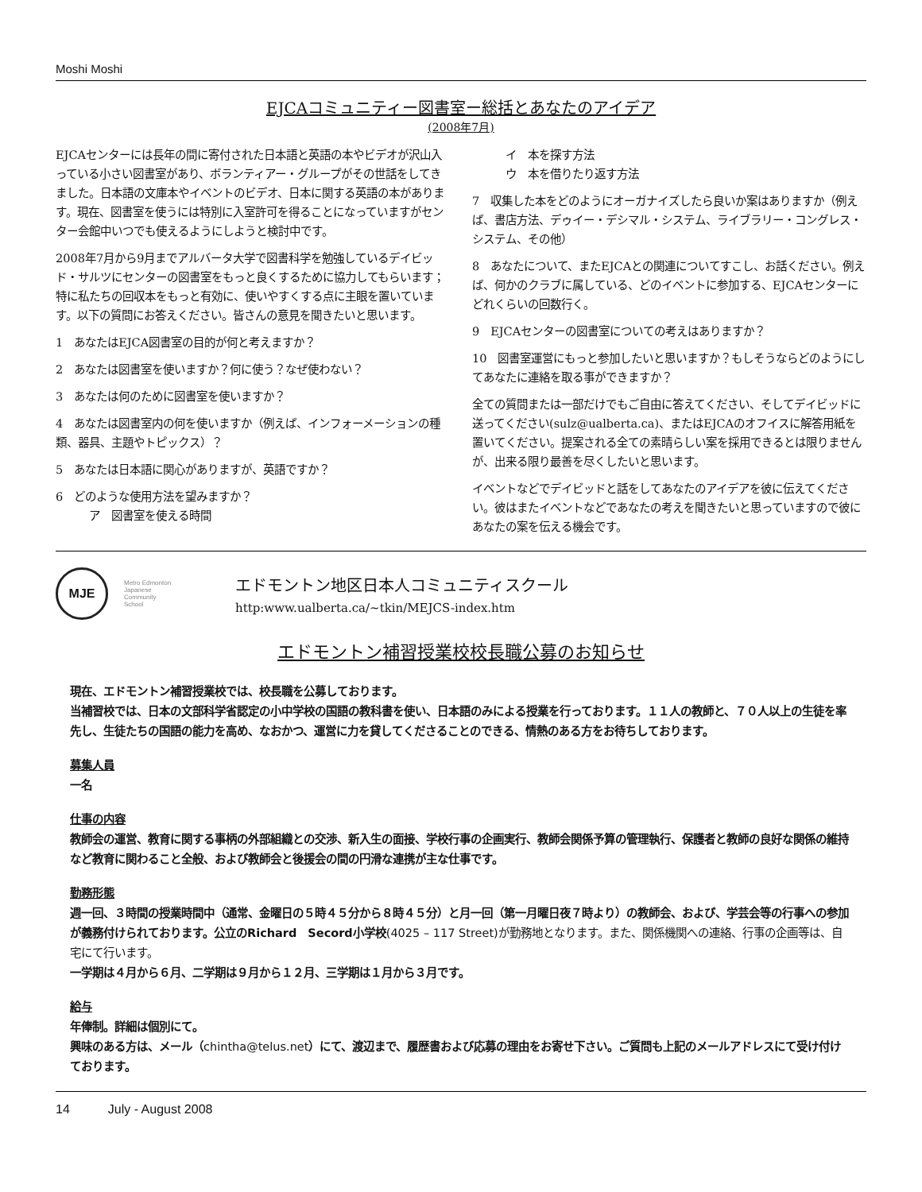Moshi Moshi
EJCAコミュニティー図書室ー総括とあなたのアイデア
(2008年7月)
EJCAセンターには長年の間に寄付された日本語と英語の本やビデオが沢山入っている小さい図書室があり、ボランティアー・グループがその世話をしてきました。日本語の文庫本やイベントのビデオ、日本に関する英語の本があります。現在、図書室を使うには特別に入室許可を得ることになっていますがセンター会館中いつでも使えるようにしようと検討中です。
2008年7月から9月までアルバータ大学で図書科学を勉強しているデイビッド・サルツにセンターの図書室をもっと良くするために協力してもらいます；特に私たちの回収本をもっと有効に、使いやすくする点に主眼を置いています。以下の質問にお答えください。皆さんの意見を聞きたいと思います。
1　あなたはEJCA図書室の目的が何と考えますか？
2　あなたは図書室を使いますか？何に使う？なぜ使わない？
3　あなたは何のために図書室を使いますか？
4　あなたは図書室内の何を使いますか（例えば、インフォーメーションの種類、器具、主題やトピックス）？
5　あなたは日本語に関心がありますが、英語ですか？
6　どのような使用方法を望みますか？
　　　ア　図書室を使える時間
　　　イ　本を探す方法
　　　ウ　本を借りたり返す方法
7　収集した本をどのようにオーガナイズしたら良いか案はありますか（例えば、書店方法、デゥイー・デシマル・システム、ライブラリー・コングレス・システム、その他）
8　あなたについて、またEJCAとの関連についてすこし、お話ください。例えば、何かのクラブに属している、どのイベントに参加する、EJCAセンターにどれくらいの回数行く。
9　EJCAセンターの図書室についての考えはありますか？
10　図書室運営にもっと参加したいと思いますか？もしそうならどのようにしてあなたに連絡を取る事ができますか？
全ての質問または一部だけでもご自由に答えてください、そしてデイビッドに送ってください(sulz@ualberta.ca)、またはEJCAのオフイスに解答用紙を置いてください。提案される全ての素晴らしい案を採用できるとは限りませんが、出来る限り最善を尽くしたいと思います。
イベントなどでデイビッドと話をしてあなたのアイデアを彼に伝えてください。彼はまたイベントなどであなたの考えを聞きたいと思っていますので彼にあなたの案を伝える機会です。
MJE
Metro Edmonton Japanese Community School
エドモントン地区日本人コミュニティスクール
http:www.ualberta.ca/~tkin/MEJCS-index.htm
エドモントン補習授業校校長職公募のお知らせ
現在、エドモントン補習授業校では、校長職を公募しております。
当補習校では、日本の文部科学省認定の小中学校の国語の教科書を使い、日本語のみによる授業を行っております。１１人の教師と、７０人以上の生徒を率先し、生徒たちの国語の能力を高め、なおかつ、運営に力を貸してくださることのできる、情熱のある方をお待ちしております。
募集人員
一名
仕事の内容
教師会の運営、教育に関する事柄の外部組織との交渉、新入生の面接、学校行事の企画実行、教師会関係予算の管理執行、保護者と教師の良好な関係の維持など教育に関わること全般、および教師会と後援会の間の円滑な連携が主な仕事です。
勤務形態
週一回、３時間の授業時間中（通常、金曜日の５時４５分から８時４５分）と月一回（第一月曜日夜７時より）の教師会、および、学芸会等の行事への参加が義務付けられております。公立のRichard　Secord小学校(4025 – 117 Street)が勤務地となります。また、関係機関への連絡、行事の企画等は、自宅にて行います。
一学期は４月から６月、二学期は９月から１２月、三学期は１月から３月です。
給与
年俸制。詳細は個別にて。
興味のある方は、メール（chintha@telus.net）にて、渡辺まで、履歴書および応募の理由をお寄せ下さい。ご質問も上記のメールアドレスにて受け付けております。
14　　　July - August 2008